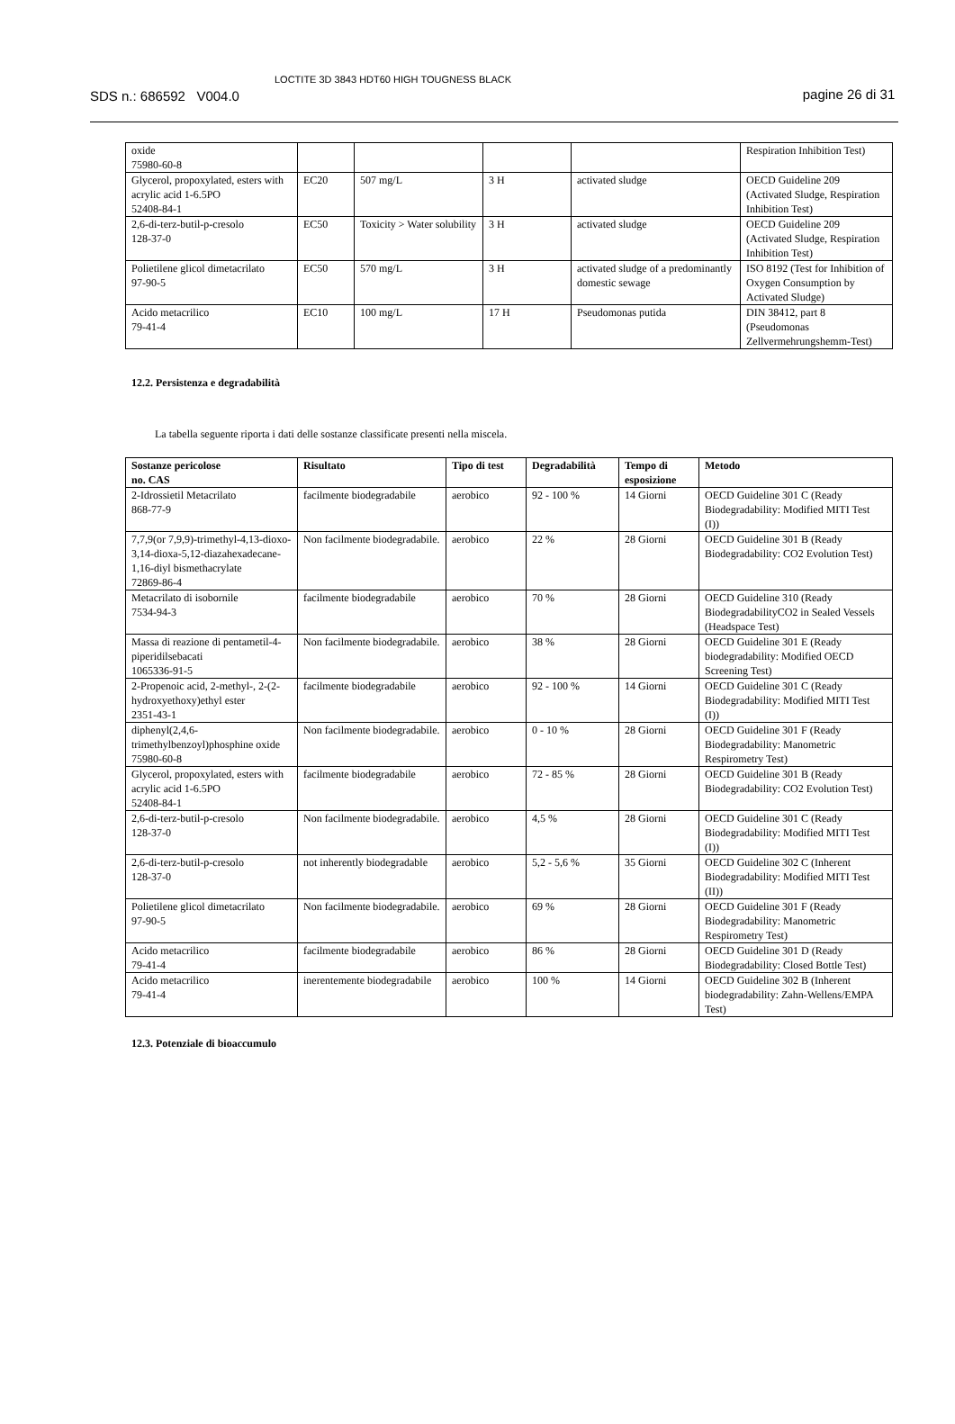SDS n.: 686592 V004.0
LOCTITE 3D 3843 HDT60 HIGH TOUGNESS BLACK
pagine 26 di 31
| oxide 75980-60-8 | | | | | Respiration Inhibition Test) |
| Glycerol, propoxylated, esters with acrylic acid 1-6.5PO 52408-84-1 | EC20 | 507 mg/L | 3 H | activated sludge | OECD Guideline 209 (Activated Sludge, Respiration Inhibition Test) |
| 2,6-di-terz-butil-p-cresolo 128-37-0 | EC50 | Toxicity > Water solubility | 3 H | activated sludge | OECD Guideline 209 (Activated Sludge, Respiration Inhibition Test) |
| Polietilene glicol dimetacrilato 97-90-5 | EC50 | 570 mg/L | 3 H | activated sludge of a predominantly domestic sewage | ISO 8192 (Test for Inhibition of Oxygen Consumption by Activated Sludge) |
| Acido metacrilico 79-41-4 | EC10 | 100 mg/L | 17 H | Pseudomonas putida | DIN 38412, part 8 (Pseudomonas Zellvermehrungshemm-Test) |
12.2. Persistenza e degradabilità
La tabella seguente riporta i dati delle sostanze classificate presenti nella miscela.
| Sostanze pericolose no. CAS | Risultato | Tipo di test | Degradabilità | Tempo di esposizione | Metodo |
| --- | --- | --- | --- | --- | --- |
| 2-Idrossietil Metacrilato 868-77-9 | facilmente biodegradabile | aerobico | 92 - 100 % | 14 Giorni | OECD Guideline 301 C (Ready Biodegradability: Modified MITI Test (I)) |
| 7,7,9(or 7,9,9)-trimethyl-4,13-dioxo-3,14-dioxa-5,12-diazahexadecane-1,16-diyl bismethacrylate 72869-86-4 | Non facilmente biodegradabile. | aerobico | 22 % | 28 Giorni | OECD Guideline 301 B (Ready Biodegradability: CO2 Evolution Test) |
| Metacrilato di isobornile 7534-94-3 | facilmente biodegradabile | aerobico | 70 % | 28 Giorni | OECD Guideline 310 (Ready BiodegradabilityCO2 in Sealed Vessels (Headspace Test) |
| Massa di reazione di pentametil-4-piperidilsebacati 1065336-91-5 | Non facilmente biodegradabile. | aerobico | 38 % | 28 Giorni | OECD Guideline 301 E (Ready biodegradability: Modified OECD Screening Test) |
| 2-Propenoic acid, 2-methyl-, 2-(2-hydroxyethoxy)ethyl ester 2351-43-1 | facilmente biodegradabile | aerobico | 92 - 100 % | 14 Giorni | OECD Guideline 301 C (Ready Biodegradability: Modified MITI Test (I)) |
| diphenyl(2,4,6-trimethylbenzoyl)phosphine oxide 75980-60-8 | Non facilmente biodegradabile. | aerobico | 0 - 10 % | 28 Giorni | OECD Guideline 301 F (Ready Biodegradability: Manometric Respirometry Test) |
| Glycerol, propoxylated, esters with acrylic acid 1-6.5PO 52408-84-1 | facilmente biodegradabile | aerobico | 72 - 85 % | 28 Giorni | OECD Guideline 301 B (Ready Biodegradability: CO2 Evolution Test) |
| 2,6-di-terz-butil-p-cresolo 128-37-0 | Non facilmente biodegradabile. | aerobico | 4,5 % | 28 Giorni | OECD Guideline 301 C (Ready Biodegradability: Modified MITI Test (I)) |
| 2,6-di-terz-butil-p-cresolo 128-37-0 | not inherently biodegradable | aerobico | 5,2 - 5,6 % | 35 Giorni | OECD Guideline 302 C (Inherent Biodegradability: Modified MITI Test (II)) |
| Polietilene glicol dimetacrilato 97-90-5 | Non facilmente biodegradabile. | aerobico | 69 % | 28 Giorni | OECD Guideline 301 F (Ready Biodegradability: Manometric Respirometry Test) |
| Acido metacrilico 79-41-4 | facilmente biodegradabile | aerobico | 86 % | 28 Giorni | OECD Guideline 301 D (Ready Biodegradability: Closed Bottle Test) |
| Acido metacrilico 79-41-4 | inerentemente biodegradabile | aerobico | 100 % | 14 Giorni | OECD Guideline 302 B (Inherent biodegradability: Zahn-Wellens/EMPA Test) |
12.3. Potenziale di bioaccumulo